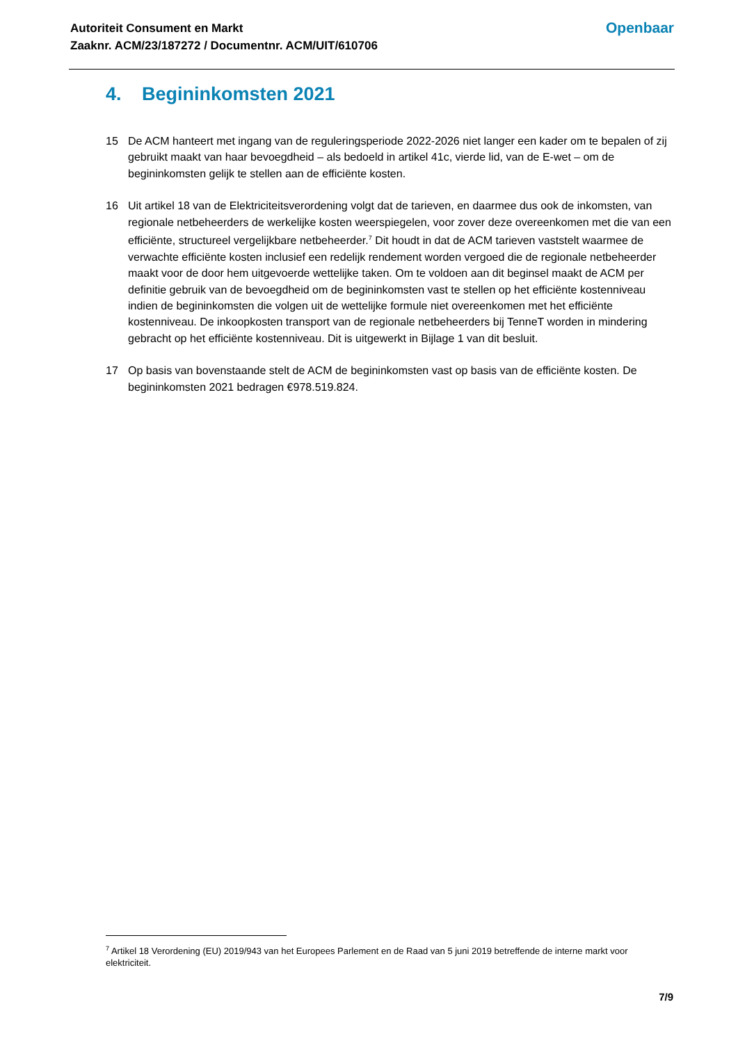Autoriteit Consument en Markt
Zaaknr. ACM/23/187272 / Documentnr. ACM/UIT/610706
Openbaar
4. Begininkomsten 2021
15 De ACM hanteert met ingang van de reguleringsperiode 2022-2026 niet langer een kader om te bepalen of zij gebruikt maakt van haar bevoegdheid – als bedoeld in artikel 41c, vierde lid, van de E-wet – om de begininkomsten gelijk te stellen aan de efficiënte kosten.
16 Uit artikel 18 van de Elektriciteitsverordening volgt dat de tarieven, en daarmee dus ook de inkomsten, van regionale netbeheerders de werkelijke kosten weerspiegelen, voor zover deze overeenkomen met die van een efficiënte, structureel vergelijkbare netbeheerder.<sup>7</sup> Dit houdt in dat de ACM tarieven vaststelt waarmee de verwachte efficiënte kosten inclusief een redelijk rendement worden vergoed die de regionale netbeheerder maakt voor de door hem uitgevoerde wettelijke taken. Om te voldoen aan dit beginsel maakt de ACM per definitie gebruik van de bevoegdheid om de begininkomsten vast te stellen op het efficiënte kostenniveau indien de begininkomsten die volgen uit de wettelijke formule niet overeenkomen met het efficiënte kostenniveau. De inkoopkosten transport van de regionale netbeheerders bij TenneT worden in mindering gebracht op het efficiënte kostenniveau. Dit is uitgewerkt in Bijlage 1 van dit besluit.
17 Op basis van bovenstaande stelt de ACM de begininkomsten vast op basis van de efficiënte kosten. De begininkomsten 2021 bedragen €978.519.824.
<sup>7</sup> Artikel 18 Verordening (EU) 2019/943 van het Europees Parlement en de Raad van 5 juni 2019 betreffende de interne markt voor elektriciteit.
7/9